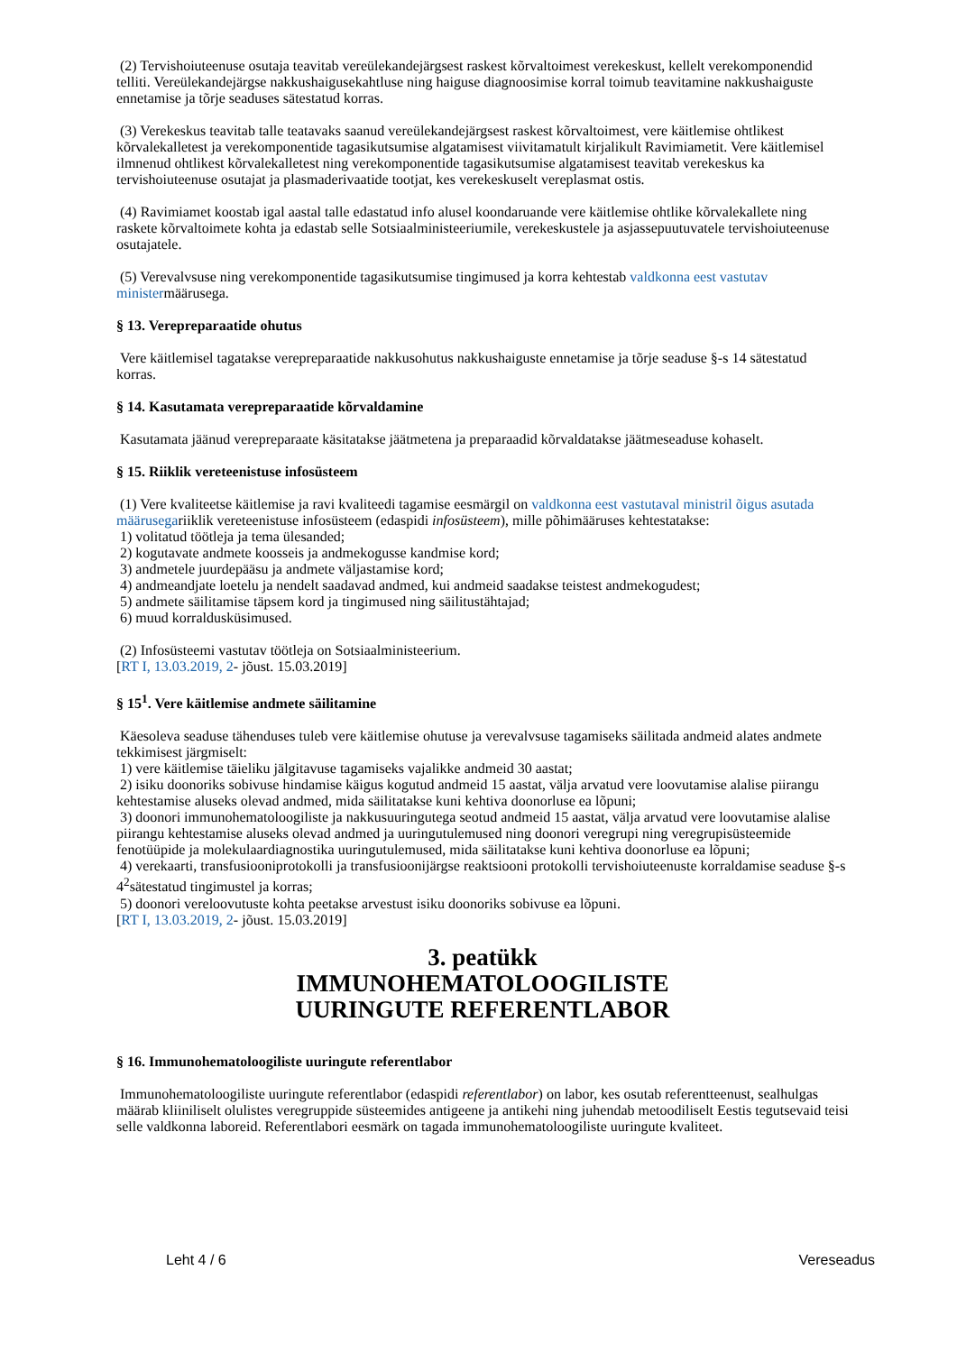(2) Tervishoiuteenuse osutaja teavitab vereülekandejärgsest raskest kõrvaltoimest verekeskust, kellelt verekomponendid telliti. Vereülekandejärgse nakkushaigusekahtluse ning haiguse diagnoosimise korral toimub teavitamine nakkushaiguste ennetamise ja tõrje seaduses sätestatud korras.
(3) Verekeskus teavitab talle teatavaks saanud vereülekandejärgsest raskest kõrvaltoimest, vere käitlemise ohtlikest kõrvalekalletest ja verekomponentide tagasikutsumise algatamisest viivitamatult kirjalikult Ravimiametit. Vere käitlemisel ilmnenud ohtlikest kõrvalekalletest ning verekomponentide tagasikutsumise algatamisest teavitab verekeskus ka tervishoiuteenuse osutajat ja plasmaderivaatide tootjat, kes verekeskuselt vereplasmat ostis.
(4) Ravimiamet koostab igal aastal talle edastatud info alusel koondaruande vere käitlemise ohtlike kõrvalekallete ning raskete kõrvaltoimete kohta ja edastab selle Sotsiaalministeeriumile, verekeskustele ja asjassepuutuvatele tervishoiuteenuse osutajatele.
(5) Verevalvsuse ning verekomponentide tagasikutsumise tingimused ja korra kehtestab valdkonna eest vastutav ministermäärusega.
§ 13. Verepreparaatide ohutus
Vere käitlemisel tagatakse verepreparaatide nakkusohutus nakkushaiguste ennetamise ja tõrje seaduse §-s 14 sätestatud korras.
§ 14. Kasutamata verepreparaatide kõrvaldamine
Kasutamata jäänud verepreparaate käsitatakse jäätmetena ja preparaadid kõrvaldatakse jäätmeseaduse kohaselt.
§ 15. Riiklik vereteenistuse infosüsteem
(1) Vere kvaliteetse käitlemise ja ravi kvaliteedi tagamise eesmärgil on valdkonna eest vastutaval ministril õigus asutada määrusegariiklik vereteenistuse infosüsteem (edaspidi infosüsteem), mille põhimääruses kehtestatakse:
1) volitatud töötleja ja tema ülesanded;
2) kogutavate andmete koosseis ja andmekogusse kandmise kord;
3) andmetele juurdepääsu ja andmete väljastamise kord;
4) andmeandjate loetelu ja nendelt saadavad andmed, kui andmeid saadakse teistest andmekogudest;
5) andmete säilitamise täpsem kord ja tingimused ning säilitustähtajad;
6) muud korraldusküsimused.
(2) Infosüsteemi vastutav töötleja on Sotsiaalministeerium.
[RT I, 13.03.2019, 2- jõust. 15.03.2019]
§ 15<sup>1</sup>. Vere käitlemise andmete säilitamine
Käesoleva seaduse tähenduses tuleb vere käitlemise ohutuse ja verevalvsuse tagamiseks säilitada andmeid alates andmete tekkimisest järgmiselt:
1) vere käitlemise täieliku jälgitavuse tagamiseks vajalikke andmeid 30 aastat;
2) isiku doonoriks sobivuse hindamise käigus kogutud andmeid 15 aastat, välja arvatud vere loovutamise alalise piirangu kehtestamise aluseks olevad andmed, mida säilitatakse kuni kehtiva doonorluse ea lõpuni;
3) doonori immunohematoloogiliste ja nakkusuuringutega seotud andmeid 15 aastat, välja arvatud vere loovutamise alalise piirangu kehtestamise aluseks olevad andmed ja uuringutulemused ning doonori veregrupi ning veregrupisüsteemide fenotüüpide ja molekulaardiagnostika uuringutulemused, mida säilitatakse kuni kehtiva doonorluse ea lõpuni;
4) verekaarti, transfusiooniprotokolli ja transfusioonijärgse reaktsiooni protokolli tervishoiuteenuste korraldamise seaduse §-s 4<sup>2</sup>sätestatud tingimustel ja korras;
5) doonori vereloovutuste kohta peetakse arvestust isiku doonoriks sobivuse ea lõpuni.
[RT I, 13.03.2019, 2- jõust. 15.03.2019]
3. peatükk
IMMUNOHEMATOLOOGILISTE
UURINGUTE REFERENTLABOR
§ 16. Immunohematoloogiliste uuringute referentlabor
Immunohematoloogiliste uuringute referentlabor (edaspidi referentlabor) on labor, kes osutab referentteenust, sealhulgas määrab kliiniliselt olulistes veregruppide süsteemides antigeene ja antikehi ning juhendab metoodiliselt Eestis tegutsevaid teisi selle valdkonna laboreid. Referentlabori eesmärk on tagada immunohematoloogiliste uuringute kvaliteet.
Leht 4 / 6 Vereseadus